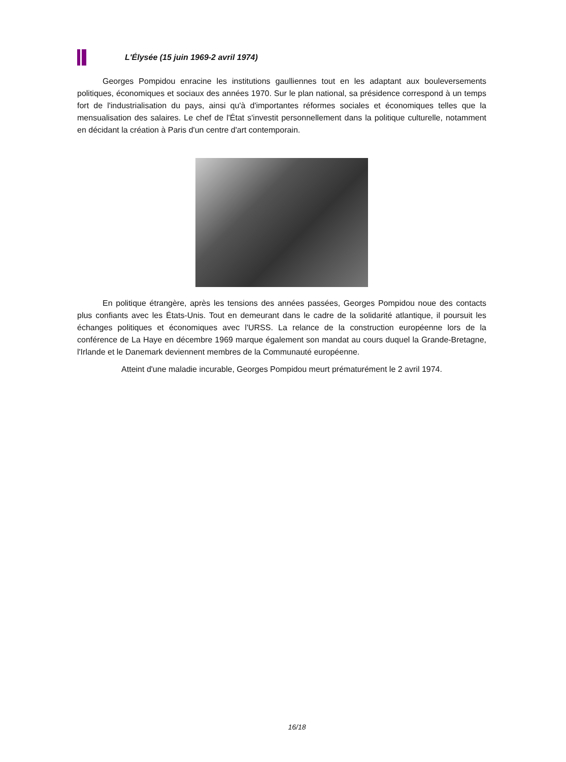L'Élysée (15 juin 1969-2 avril 1974)
Georges Pompidou enracine les institutions gaulliennes tout en les adaptant aux bouleversements politiques, économiques et sociaux des années 1970. Sur le plan national, sa présidence correspond à un temps fort de l'industrialisation du pays, ainsi qu'à d'importantes réformes sociales et économiques telles que la mensualisation des salaires. Le chef de l'État s'investit personnellement dans la politique culturelle, notamment en décidant la création à Paris d'un centre d'art contemporain.
En politique étrangère, après les tensions des années passées, Georges Pompidou noue des contacts plus confiants avec les États-Unis. Tout en demeurant dans le cadre de la solidarité atlantique, il poursuit les échanges politiques et économiques avec l'URSS. La relance de la construction européenne lors de la conférence de La Haye en décembre 1969 marque également son mandat au cours duquel la Grande-Bretagne, l'Irlande et le Danemark deviennent membres de la Communauté européenne.
Atteint d'une maladie incurable, Georges Pompidou meurt prématurément le 2 avril 1974.
16/18